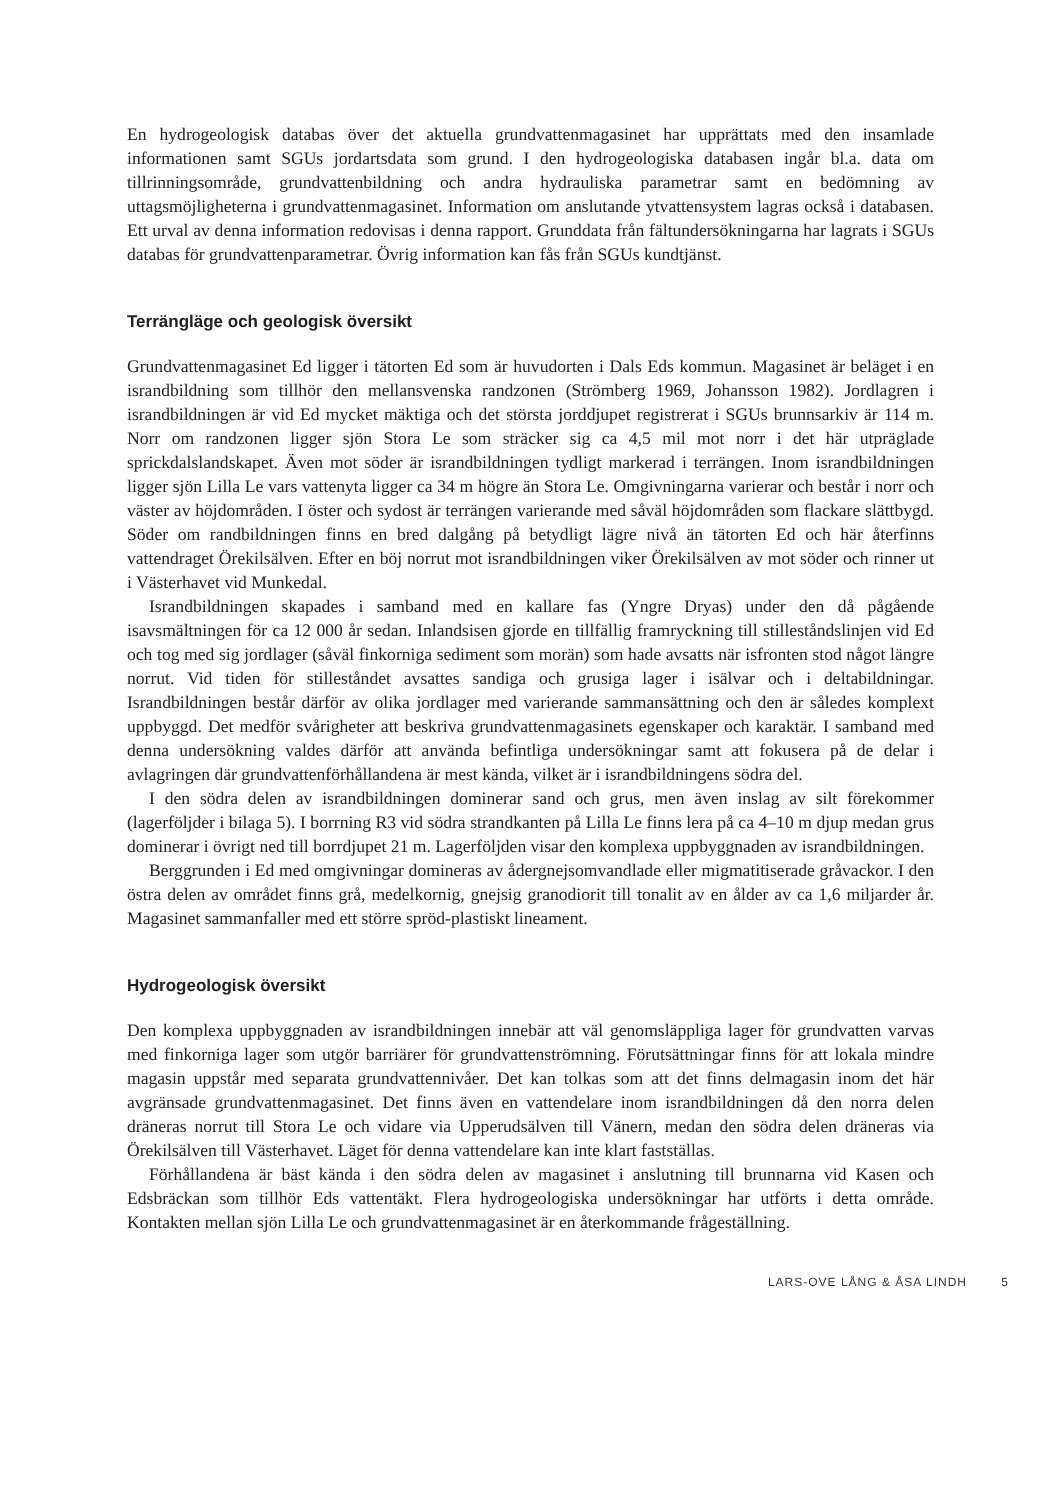En hydrogeologisk databas över det aktuella grundvattenmagasinet har upprättats med den insamlade informationen samt SGUs jordartsdata som grund. I den hydrogeologiska databasen ingår bl.a. data om tillrinningsområde, grundvattenbildning och andra hydrauliska parametrar samt en bedömning av uttagsmöjligheterna i grundvattenmagasinet. Information om anslutande ytvattensystem lagras också i databasen. Ett urval av denna information redovisas i denna rapport. Grunddata från fältundersökningarna har lagrats i SGUs databas för grundvattenparametrar. Övrig information kan fås från SGUs kundtjänst.
Terrängläge och geologisk översikt
Grundvattenmagasinet Ed ligger i tätorten Ed som är huvudorten i Dals Eds kommun. Magasinet är beläget i en israndbildning som tillhör den mellansvenska randzonen (Strömberg 1969, Johansson 1982). Jordlagren i israndbildningen är vid Ed mycket mäktiga och det största jorddjupet registrerat i SGUs brunnsarkiv är 114 m. Norr om randzonen ligger sjön Stora Le som sträcker sig ca 4,5 mil mot norr i det här utpräglade sprickdalslandskapet. Även mot söder är israndbildningen tydligt markerad i terrängen. Inom israndbildningen ligger sjön Lilla Le vars vattenyta ligger ca 34 m högre än Stora Le. Omgivningarna varierar och består i norr och väster av höjdområden. I öster och sydost är terrängen varierande med såväl höjdområden som flackare slättbygd. Söder om randbildningen finns en bred dalgång på betydligt lägre nivå än tätorten Ed och här återfinns vattendraget Örekilsälven. Efter en böj norrut mot israndbildningen viker Örekilsälven av mot söder och rinner ut i Västerhavet vid Munkedal.
Israndbildningen skapades i samband med en kallare fas (Yngre Dryas) under den då pågående isavsmältningen för ca 12 000 år sedan. Inlandsisen gjorde en tillfällig framryckning till stilleståndslinjen vid Ed och tog med sig jordlager (såväl finkorniga sediment som morän) som hade avsatts när isfronten stod något längre norrut. Vid tiden för stilleståndet avsattes sandiga och grusiga lager i isälvar och i deltabildningar. Israndbildningen består därför av olika jordlager med varierande sammansättning och den är således komplext uppbyggd. Det medför svårigheter att beskriva grundvattenmagasinets egenskaper och karaktär. I samband med denna undersökning valdes därför att använda befintliga undersökningar samt att fokusera på de delar i avlagringen där grundvattenförhållandena är mest kända, vilket är i israndbildningens södra del.
I den södra delen av israndbildningen dominerar sand och grus, men även inslag av silt förekommer (lagerföljder i bilaga 5). I borrning R3 vid södra strandkanten på Lilla Le finns lera på ca 4–10 m djup medan grus dominerar i övrigt ned till borrdjupet 21 m. Lagerföljden visar den komplexa uppbyggnaden av israndbildningen.
Berggrunden i Ed med omgivningar domineras av ådergnejsomvandlade eller migmatitiserade gråvackor. I den östra delen av området finns grå, medelkornig, gnejsig granodiorit till tonalit av en ålder av ca 1,6 miljarder år. Magasinet sammanfaller med ett större spröd-plastiskt lineament.
Hydrogeologisk översikt
Den komplexa uppbyggnaden av israndbildningen innebär att väl genomsläppliga lager för grundvatten varvas med finkorniga lager som utgör barriärer för grundvattenströmning. Förutsättningar finns för att lokala mindre magasin uppstår med separata grundvattennivåer. Det kan tolkas som att det finns delmagasin inom det här avgränsade grundvattenmagasinet. Det finns även en vattendelare inom israndbildningen då den norra delen dräneras norrut till Stora Le och vidare via Upperudsälven till Vänern, medan den södra delen dräneras via Örekilsälven till Västerhavet. Läget för denna vattendelare kan inte klart fastställas.
Förhållandena är bäst kända i den södra delen av magasinet i anslutning till brunnarna vid Kasen och Edsbräckan som tillhör Eds vattentäkt. Flera hydrogeologiska undersökningar har utförts i detta område. Kontakten mellan sjön Lilla Le och grundvattenmagasinet är en återkommande frågeställning.
LARS-OVE LÅNG & ÅSA LINDH 5